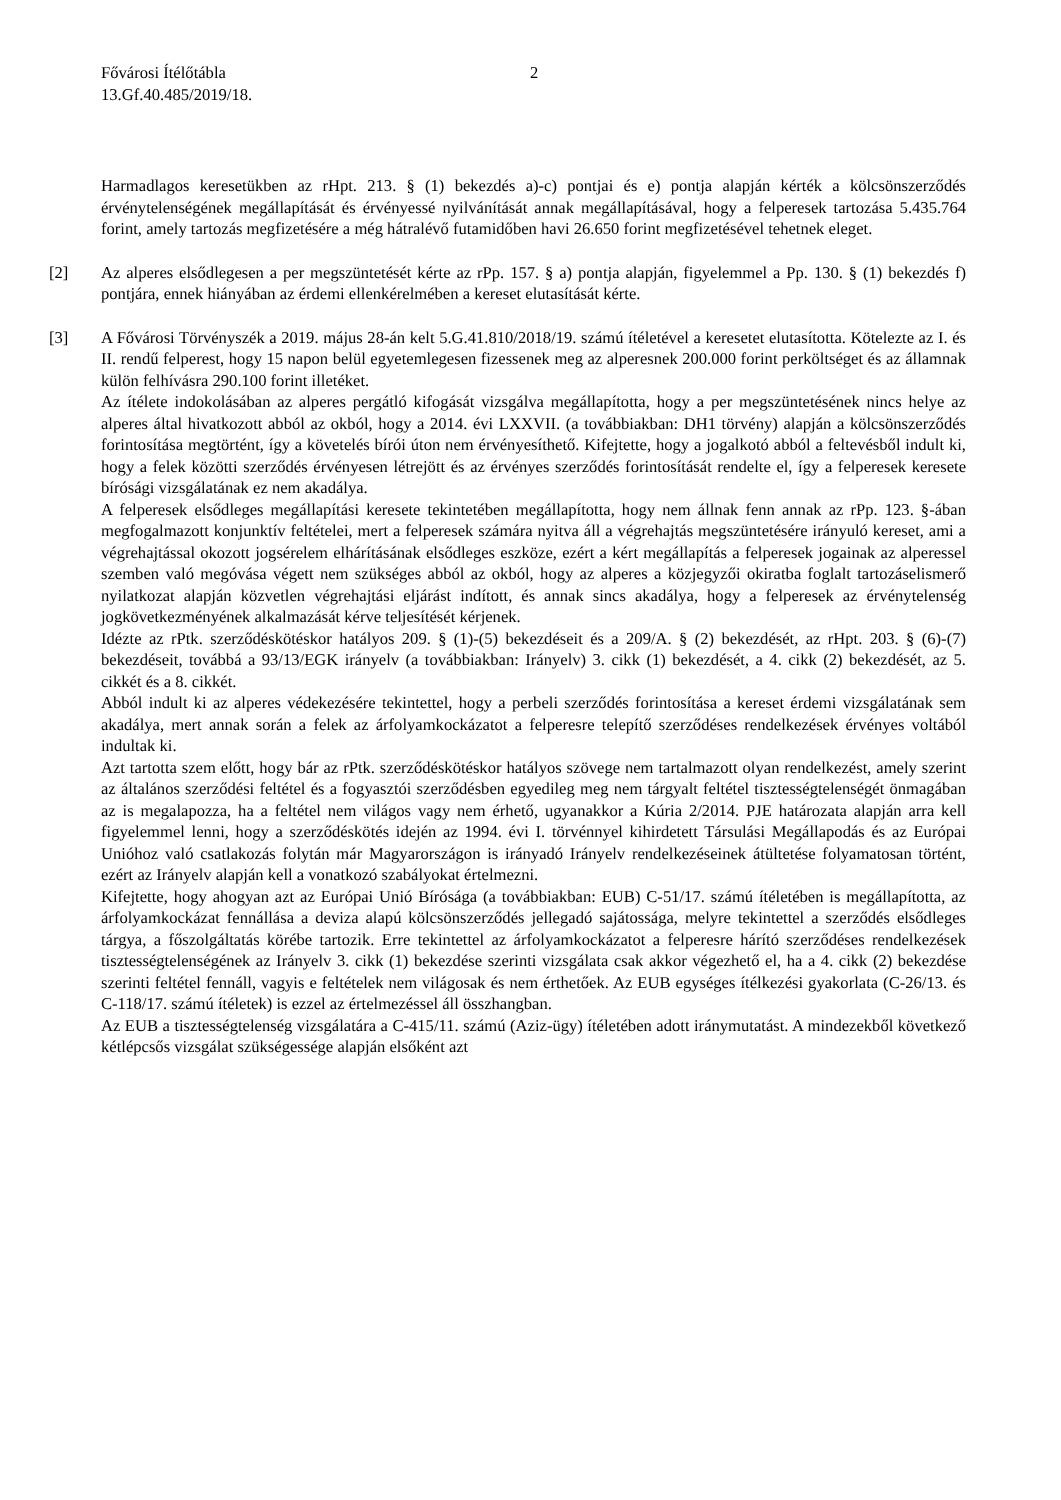Fővárosi Ítélőtábla
13.Gf.40.485/2019/18.
2
Harmadlagos keresetükben az rHpt. 213. § (1) bekezdés a)-c) pontjai és e) pontja alapján kérték a kölcsönszerződés érvénytelenségének megállapítását és érvényessé nyilvánítását annak megállapításával, hogy a felperesek tartozása 5.435.764 forint, amely tartozás megfizetésére a még hátralévő futamidőben havi 26.650 forint megfizetésével tehetnek eleget.
[2] Az alperes elsődlegesen a per megszüntetését kérte az rPp. 157. § a) pontja alapján, figyelemmel a Pp. 130. § (1) bekezdés f) pontjára, ennek hiányában az érdemi ellenkérelmében a kereset elutasítását kérte.
[3] A Fővárosi Törvényszék a 2019. május 28-án kelt 5.G.41.810/2018/19. számú ítéletével a keresetet elutasította. Kötelezte az I. és II. rendű felperest, hogy 15 napon belül egyetemlegesen fizessenek meg az alperesnek 200.000 forint perköltséget és az államnak külön felhívásra 290.100 forint illetéket.
Az ítélete indokolásában az alperes pergátló kifogását vizsgálva megállapította, hogy a per megszüntetésének nincs helye az alperes által hivatkozott abból az okból, hogy a 2014. évi LXXVII. (a továbbiakban: DH1 törvény) alapján a kölcsönszerződés forintosítása megtörtént, így a követelés bírói úton nem érvényesíthető. Kifejtette, hogy a jogalkotó abból a feltevésből indult ki, hogy a felek közötti szerződés érvényesen létrejött és az érvényes szerződés forintosítását rendelte el, így a felperesek keresete bírósági vizsgálatának ez nem akadálya.
A felperesek elsődleges megállapítási keresete tekintetében megállapította, hogy nem állnak fenn annak az rPp. 123. §-ában megfogalmazott konjunktív feltételei, mert a felperesek számára nyitva áll a végrehajtás megszüntetésére irányuló kereset, ami a végrehajtással okozott jogsérelem elhárításának elsődleges eszköze, ezért a kért megállapítás a felperesek jogainak az alperessel szemben való megóvása végett nem szükséges abból az okból, hogy az alperes a közjegyzői okiratba foglalt tartozáselismerő nyilatkozat alapján közvetlen végrehajtási eljárást indított, és annak sincs akadálya, hogy a felperesek az érvénytelenség jogkövetkezményének alkalmazását kérve teljesítését kérjenek.
Idézte az rPtk. szerződéskötéskor hatályos 209. § (1)-(5) bekezdéseit és a 209/A. § (2) bekezdését, az rHpt. 203. § (6)-(7) bekezdéseit, továbbá a 93/13/EGK irányelv (a továbbiakban: Irányelv) 3. cikk (1) bekezdését, a 4. cikk (2) bekezdését, az 5. cikkét és a 8. cikkét.
Abból indult ki az alperes védekezésére tekintettel, hogy a perbeli szerződés forintosítása a kereset érdemi vizsgálatának sem akadálya, mert annak során a felek az árfolyamkockázatot a felperesre telepítő szerződéses rendelkezések érvényes voltából indultak ki.
Azt tartotta szem előtt, hogy bár az rPtk. szerződéskötéskor hatályos szövege nem tartalmazott olyan rendelkezést, amely szerint az általános szerződési feltétel és a fogyasztói szerződésben egyedileg meg nem tárgyalt feltétel tisztességtelenségét önmagában az is megalapozza, ha a feltétel nem világos vagy nem érhető, ugyanakkor a Kúria 2/2014. PJE határozata alapján arra kell figyelemmel lenni, hogy a szerződéskötés idején az 1994. évi I. törvénnyel kihirdetett Társulási Megállapodás és az Európai Unióhoz való csatlakozás folytán már Magyarországon is irányadó Irányelv rendelkezéseinek átültetése folyamatosan történt, ezért az Irányelv alapján kell a vonatkozó szabályokat értelmezni.
Kifejtette, hogy ahogyan azt az Európai Unió Bírósága (a továbbiakban: EUB) C-51/17. számú ítéletében is megállapította, az árfolyamkockázat fennállása a deviza alapú kölcsönszerződés jellegadó sajátossága, melyre tekintettel a szerződés elsődleges tárgya, a főszolgáltatás körébe tartozik. Erre tekintettel az árfolyamkockázatot a felperesre hárító szerződéses rendelkezések tisztességtelenségének az Irányelv 3. cikk (1) bekezdése szerinti vizsgálata csak akkor végezhető el, ha a 4. cikk (2) bekezdése szerinti feltétel fennáll, vagyis e feltételek nem világosak és nem érthetőek. Az EUB egységes ítélkezési gyakorlata (C-26/13. és C-118/17. számú ítéletek) is ezzel az értelmezéssel áll összhangban.
Az EUB a tisztességtelenség vizsgálatára a C-415/11. számú (Aziz-ügy) ítéletében adott iránymutatást. A mindezekből következő kétlépcsős vizsgálat szükségessége alapján elsőként azt